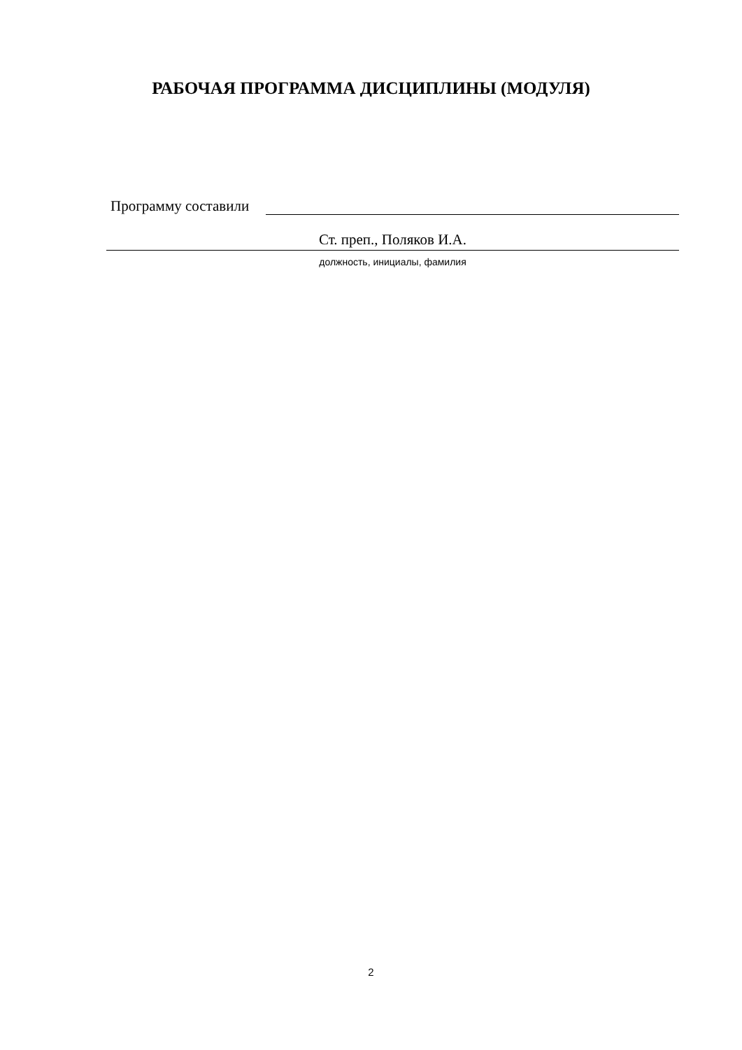РАБОЧАЯ ПРОГРАММА ДИСЦИПЛИНЫ (МОДУЛЯ)
Программу составили
Ст. преп., Поляков И.А.
должность, инициалы, фамилия
2